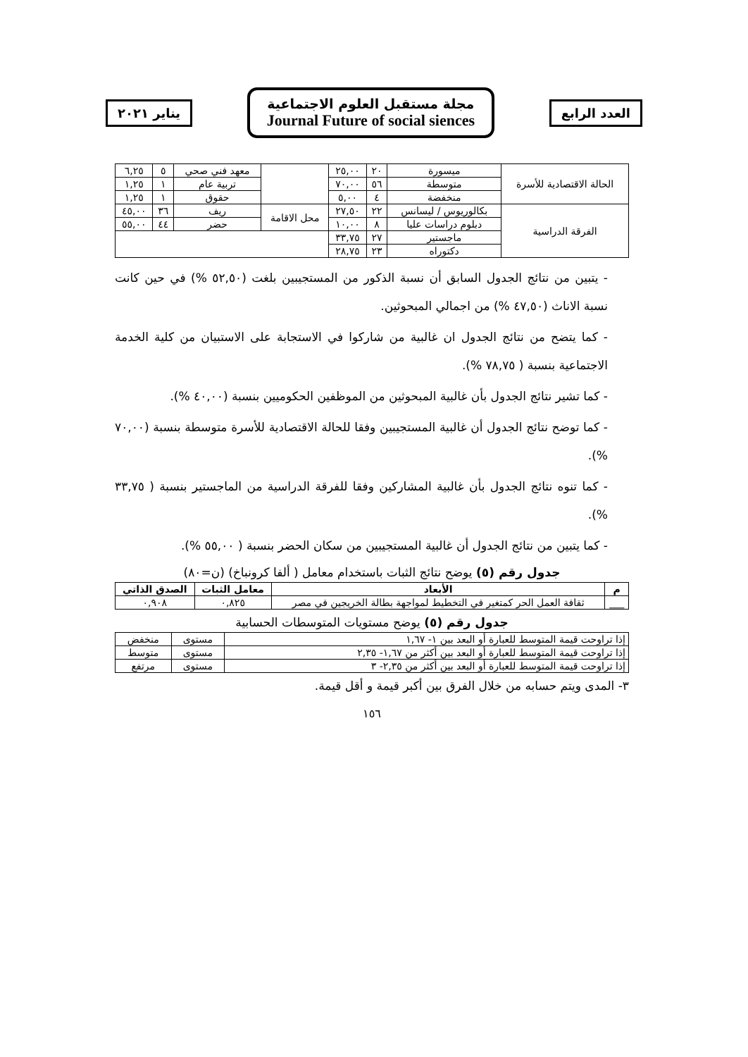العدد الرابع
مجلة مستقبل العلوم الاجتماعية
Journal Future of social siences
يناير ٢٠٢١
| الحالة الاقتصادية للأسرة | ميسورة | ٢٠ | ٢٥,٠٠ | | معهد فني صحي | ٥ | ٦,٢٥ |
| | متوسطة | ٥٦ | ٧٠,٠٠ | | تربية عام | ١ | ١,٢٥ |
| | منخفضة | ٤ | ٥,٠٠ | | حقوق | ١ | ١,٢٥ |
| الفرقة الدراسية | بكالوريوس / ليسانس | ٢٢ | ٢٧,٥٠ | محل الاقامة | ريف | ٣٦ | ٤٥,٠٠ |
| | دبلوم دراسات عليا | ٨ | ١٠,٠٠ | | حضر | ٤٤ | ٥٥,٠٠ |
| | ماجستير | ٢٧ | ٣٣,٧٥ | | | | |
| | دكتوراه | ٢٣ | ٢٨,٧٥ | | | | |
- يتبين من نتائج الجدول السابق أن نسبة الذكور من المستجيبين بلغت (٥٢,٥٠ %) في حين كانت نسبة الاناث (٤٧,٥٠ %) من اجمالي المبحوثين.
- كما يتضح من نتائج الجدول ان غالبية من شاركوا في الاستجابة على الاستبيان من كلية الخدمة الاجتماعية بنسبة ( ٧٨,٧٥ %).
- كما تشير نتائج الجدول بأن غالبية المبحوثين من الموظفين الحكوميين بنسبة (٤٠,٠٠ %).
- كما توضح نتائج الجدول أن غالبية المستجيبين وفقا للحالة الاقتصادية للأسرة متوسطة بنسبة (٧٠,٠٠ %).
- كما تنوه نتائج الجدول بأن غالبية المشاركين وفقا للفرقة الدراسية من الماجستير بنسبة ( ٣٣,٧٥ %).
- كما يتبين من نتائج الجدول أن غالبية المستجيبين من سكان الحضر بنسبة ( ٥٥,٠٠ %).
جدول رقم (٥) يوضح نتائج الثبات باستخدام معامل ( ألفا كرونباخ) (ن=٨٠)
| م | الأبعاد | معامل الثبات | الصدق الذاتي |
| --- | --- | --- | --- |
| ___ | ثقافة العمل الحر كمتغير في التخطيط لمواجهة بطالة الخريجين في مصر | ٠,٨٢٥ | ٠,٩٠٨ |
جدول رقم (٥) يوضح مستويات المتوسطات الحسابية
| إذا تراوحت قيمة المتوسط للعبارة أو البعد بين ١- ١,٦٧ | مستوى | منخفض |
| إذا تراوحت قيمة المتوسط للعبارة أو البعد بين أكثر من ١,٦٧- ٢,٣٥ | مستوى | متوسط |
| إذا تراوحت قيمة المتوسط للعبارة أو البعد بين أكثر من ٢,٣٥- ٣ | مستوى | مرتفع |
٣- المدى ويتم حسابه من خلال الفرق بين أكبر قيمة و أقل قيمة.
١٥٦